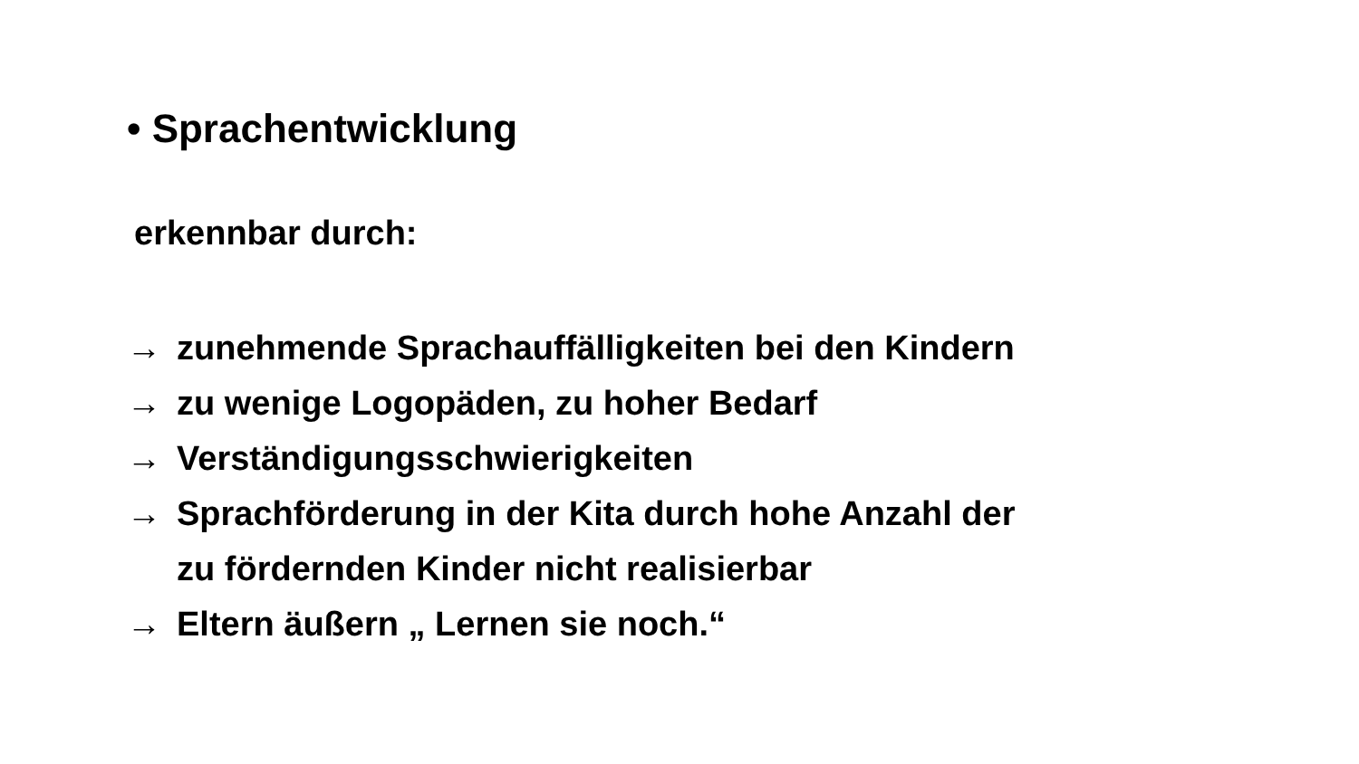• Sprachentwicklung
erkennbar durch:
→ zunehmende Sprachauffälligkeiten bei den Kindern
→ zu wenige Logopäden, zu hoher Bedarf
→ Verständigungsschwierigkeiten
→ Sprachförderung in der Kita durch hohe Anzahl der
zu fördernden Kinder nicht realisierbar
→ Eltern äußern „ Lernen sie noch.“